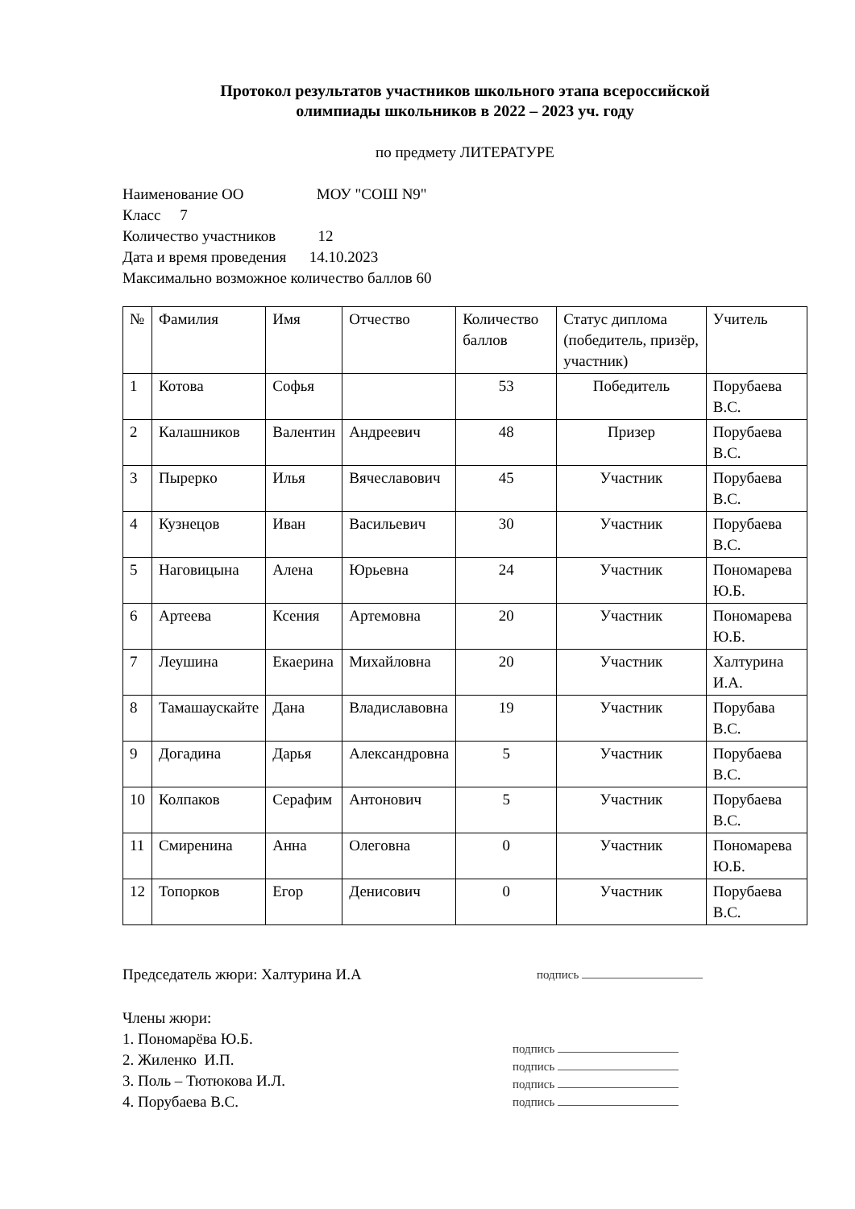Протокол результатов участников школьного этапа всероссийской
олимпиады школьников в 2022 – 2023 уч. году
по предмету ЛИТЕРАТУРЕ
Наименование ОО МОУ "СОШ N9"
Класс 7
Количество участников 12
Дата и время проведения 14.10.2023
Максимально возможное количество баллов 60
| № | Фамилия | Имя | Отчество | Количество баллов | Статус диплома (победитель, призёр, участник) | Учитель |
| 1 | Котова | Софья | | 53 | Победитель | Порубаева В.С. |
| 2 | Калашников | Валентин | Андреевич | 48 | Призер | Порубаева В.С. |
| 3 | Пыреркo | Илья | Вячеславович | 45 | Участник | Порубаева В.С. |
| 4 | Кузнецов | Иван | Васильевич | 30 | Участник | Порубаева В.С. |
| 5 | Наговицына | Алена | Юрьевна | 24 | Участник | Пономарева Ю.Б. |
| 6 | Артеева | Ксения | Артемовна | 20 | Участник | Пономарева Ю.Б. |
| 7 | Леушина | Екаерина | Михайловна | 20 | Участник | Халтурина И.А. |
| 8 | Тамашаускайте | Дана | Владиславовна | 19 | Участник | Порубава В.С. |
| 9 | Догадина | Дарья | Александровна | 5 | Участник | Порубаева В.С. |
| 10 | Колпаков | Серафим | Антонович | 5 | Участник | Порубаева В.С. |
| 11 | Смиренина | Анна | Олеговна | 0 | Участник | Пономарева Ю.Б. |
| 12 | Топорков | Егор | Денисович | 0 | Участник | Порубаева В.С. |
Председатель жюри: Халтурина И.А
подпись
Члены жюри:
1. Пономарёва Ю.Б.
2. Жиленко И.П.
3. Поль – Тютюкова И.Л.
4. Порубаева В.С.
подпись
подпись
подпись
подпись